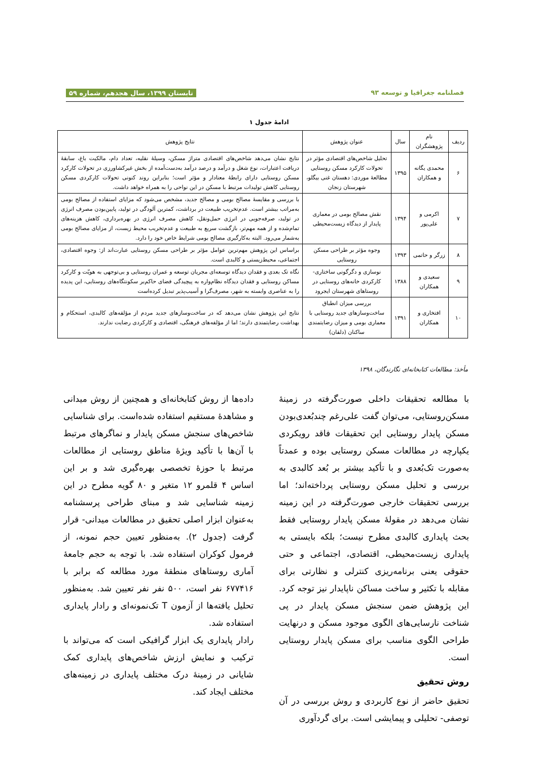فصلنامه جغرافیا و توسعه ۹۳ تابستان ۱۳۹۹، سال هجدهم، شماره ۵۹
ادامۀ جدول ۱
| ردیف | نام پژوهشگران | سال | عنوان پژوهش | نتایج پژوهش |
| --- | --- | --- | --- | --- |
| ۶ | محمدی یگانه و همکاران | ۱۳۹۵ | تحلیل شاخص‌های اقتصادی مؤثر در تحولات کارکرد مسکن روستایی مطالعۀ موردی: دهستان غنی بیگلو، شهرستان زنجان | نتایج نشان می‌دهد شاخص‌های اقتصادی متراژ مسکن، وسیلۀ نقلیه، تعداد دام، مالکیت باغ، سابقۀ دریافت اعتبارات، نوع شغل و درآمد و درصد درآمد به‌دست‌آمده از بخش غیرکشاورزی در تحولات کارکرد مسکن روستایی دارای رابطۀ معنادار و مؤثر است؛ بنابراین روند کنونی تحولات کارکردی مسکن روستایی کاهش تولیدات مرتبط با مسکن در این نواحی را به همراه خواهد داشت. |
| ۷ | اکرمی و علی‌پور | ۱۳۹۴ | نقش مصالح بومی در معماری پایدار از دیدگاه زیست‌محیطی | با بررسی و مقایسۀ مصالح بومی و مصالح جدید، مشخص می‌شود که مزایای استفاده از مصالح بومی به‌مراتب بیشتر است. عدم‌تخریب طبیعت در برداشت، کمترین آلودگی در تولید، پایین‌بودن مصرف انرژی در تولید، صرفه‌جویی در انرژی حمل‌ونقل، کاهش مصرف انرژی در بهره‌برداری، کاهش هزینه‌های تمام‌شده و از همه مهم‌تر، بازگشت سریع به طبیعت و عدم‌تخریب محیط زیست، از مزایای مصالح بومی به‌شمار می‌رود. البته به‌کارگیری مصالح بومی شرایط خاص خود را دارد. |
| ۸ | زرگر و حاتمی | ۱۳۹۳ | وجوه مؤثر بر طراحی مسکن روستایی | براساس این پژوهش مهم‌ترین عوامل مؤثر بر طراحی مسکن روستایی عبارت‌اند از: وجوه اقتصادی، اجتماعی، محیط‌زیستی و کالبدی است. |
| ۹ | سعیدی و همکاران | ۱۳۸۸ | نوسازی و دگرگونی ساختاری- کارکردی خانه‌های روستایی در روستاهای شهرستان ایجرود | نگاه تک بعدی و فقدان دیدگاه توسعه‌ای مجریان توسعه و عمران روستایی و بی‌توجهی به هویّت و کارکرد مساکن روستایی و فقدان دیدگاه نظام‌واره به پیچیدگی فضای حاکم‌بر سکونتگاه‌های روستایی، این پدیده را به عناصری وابسته به شهر، مصرف‌گرا و آسیب‌پذیر تبدیل کرده‌است |
| ۱۰ | افتخاری و همکاران | ۱۳۹۱ | بررسی میزان انطباق ساخت‌وسازهای جدید روستایی با معماری بومی و میزان رضایتمندی ساکنان (دلفان) | نتایج این پژوهش نشان می‌دهد که در ساخت‌وسازهای جدید مردم از مؤلفه‌های کالبدی، استحکام و بهداشت رضایتمندی دارند؛ اما از مؤلفه‌های فرهنگی، اقتصادی و کارکردی رضایت ندارند. |
مأخذ: مطالعات کتابخانه‌ای نگارندگان، ۱۳۹۸
با مطالعه تحقیقات داخلی صورت‌گرفته در زمینۀ مسکن‌روستایی، می‌توان گفت علی‌رغم چندبُعدی‌بودن مسکن پایدار روستایی این تحقیقات فاقد رویکردی یکپارچه در مطالعات مسکن روستایی بوده و عمدتاً به‌صورت تک‌بُعدی و با تأکید بیشتر بر بُعد کالبدی به بررسی و تحلیل مسکن روستایی پرداخته‌اند؛ اما بررسی تحقیقات خارجی صورت‌گرفته در این زمینه نشان می‌دهد در مقولۀ مسکن پایدار روستایی فقط بحث پایداری کالبدی مطرح نیست؛ بلکه بایستی به پایداری زیست‌محیطی، اقتصادی، اجتماعی و حتی حقوقی یعنی برنامه‌ریزی کنترلی و نظارتی برای مقابله با تکثیر و ساخت مساکن ناپایدار نیز توجه کرد. این پژوهش ضمن سنجش مسکن پایدار در پی شناخت نارسایی‌های الگوی موجود مسکن و درنهایت طراحی الگوی مناسب برای مسکن پایدار روستایی است.
روش تحقیق
تحقیق حاضر از نوع کاربردی و روش بررسی در آن توصفی- تحلیلی و پیمایشی است. برای گردآوری
داده‌ها از روش کتابخانه‌ای و همچنین از روش میدانی و مشاهدۀ مستقیم استفاده شده‌است. برای شناسایی شاخص‌های سنجش مسکن پایدار و نماگرهای مرتبط با آن‌ها با تأکید ویژۀ مناطق روستایی از مطالعات مرتبط با حوزۀ تخصصی بهره‌گیری شد و بر این اساس ۴ قلمرو ۱۲ متغیر و ۸۰ گویه مطرح در این زمینه شناسایی شد و مبنای طراحی پرسشنامه به‌عنوان ابزار اصلی تحقیق در مطالعات میدانی- قرار گرفت (جدول ۲). به‌منظور تعیین حجم نمونه، از فرمول کوکران استفاده شد. با توجه به حجم جامعۀ آماری روستاهای منطقۀ مورد مطالعه که برابر با ۶۷۷۴۱۶ نفر است، ۵۰۰ نفر نفر تعیین شد. به‌منظور تحلیل یافته‌ها از آزمون T تک‌نمونه‌ای و رادار پایداری استفاده شد.
رادار پایداری یک ابزار گرافیکی است که می‌تواند با ترکیب و نمایش ارزش شاخص‌های پایداری کمک شایانی در زمینۀ درک مختلف پایداری در زمینه‌های مختلف ایجاد کند.